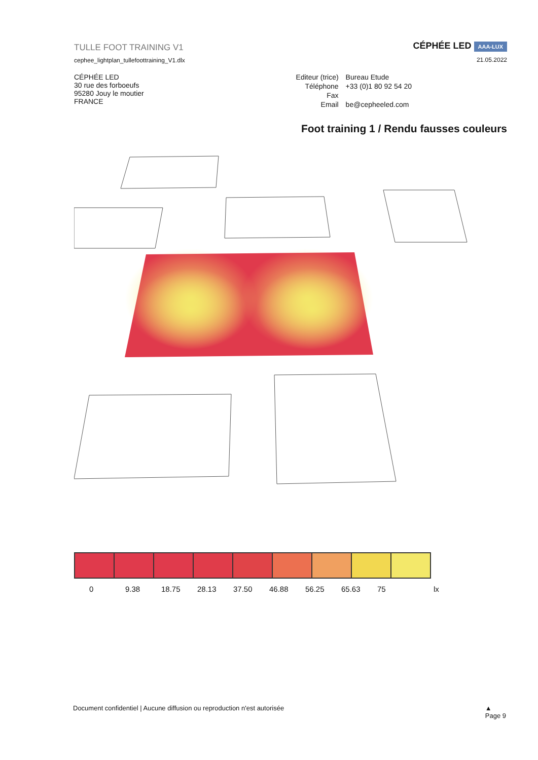TULLE FOOT TRAINING V1
cephee_lightplan_tullefoottraining_V1.dlx
CÉPHÉE LED AAA-LUX
21.05.2022
CÉPHÉE LED
30 rue des forboeufs
95280 Jouy le moutier
FRANCE
| Editeur (trice) | Bureau Etude |
| Téléphone | +33 (0)1 80 92 54 20 |
| Fax | |
| Email | be@cepheeled.com |
Foot training 1 / Rendu fausses couleurs
0 9.38 18.75 28.13 37.50 46.88 56.25 65.63 75 lx
Document confidentiel | Aucune diffusion ou reproduction n'est autorisée ▲
Page 9